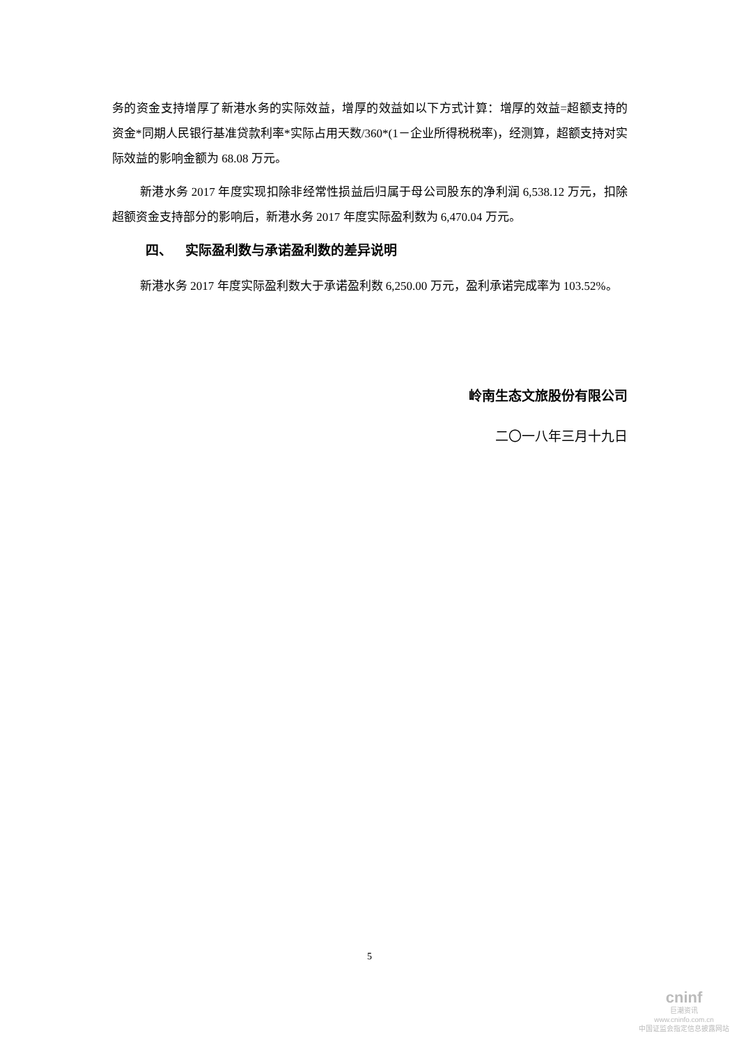务的资金支持增厚了新港水务的实际效益，增厚的效益如以下方式计算：增厚的效益=超额支持的资金*同期人民银行基准贷款利率*实际占用天数/360*(1－企业所得税税率)，经测算，超额支持对实际效益的影响金额为 68.08 万元。
新港水务 2017 年度实现扣除非经常性损益后归属于母公司股东的净利润 6,538.12 万元，扣除超额资金支持部分的影响后，新港水务 2017 年度实际盈利数为 6,470.04 万元。
四、 实际盈利数与承诺盈利数的差异说明
新港水务 2017 年度实际盈利数大于承诺盈利数 6,250.00 万元，盈利承诺完成率为 103.52%。
岭南生态文旅股份有限公司
二〇一八年三月十九日
5
cninf
巨潮资讯
www.cninfo.com.cn
中国证监会指定信息披露网站